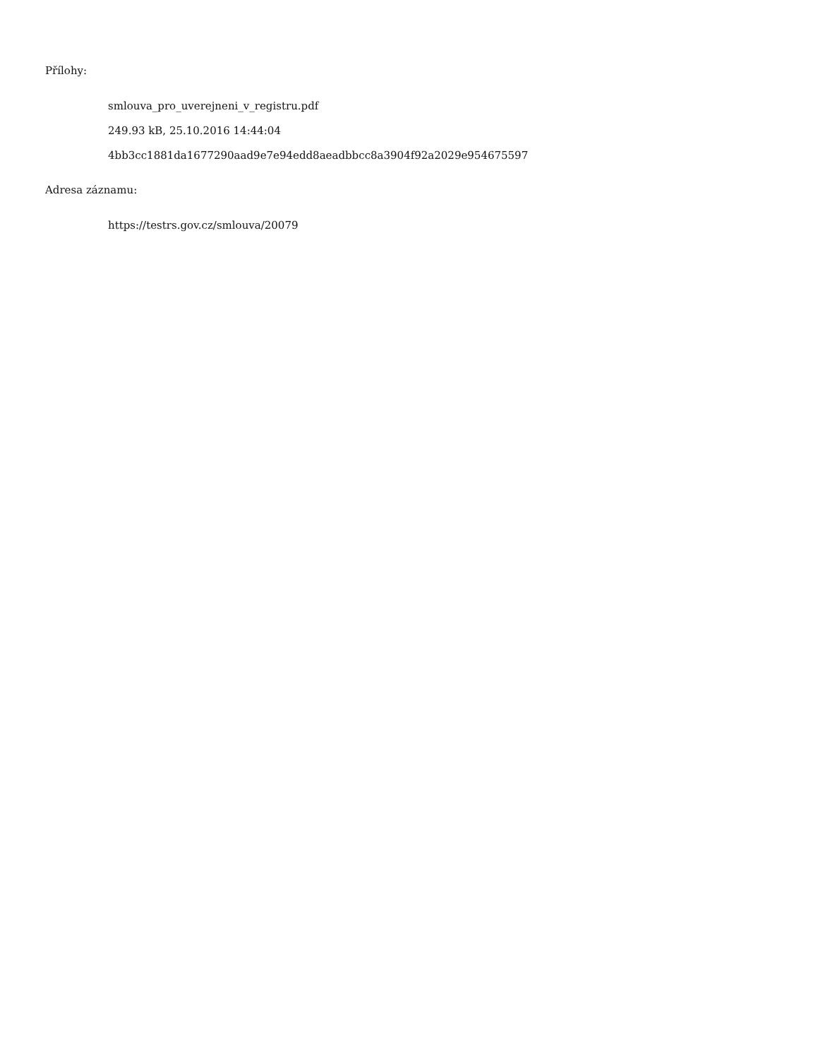Přílohy:
smlouva_pro_uverejneni_v_registru.pdf
249.93 kB, 25.10.2016 14:44:04
4bb3cc1881da1677290aad9e7e94edd8aeadbbcc8a3904f92a2029e954675597
Adresa záznamu:
https://testrs.gov.cz/smlouva/20079